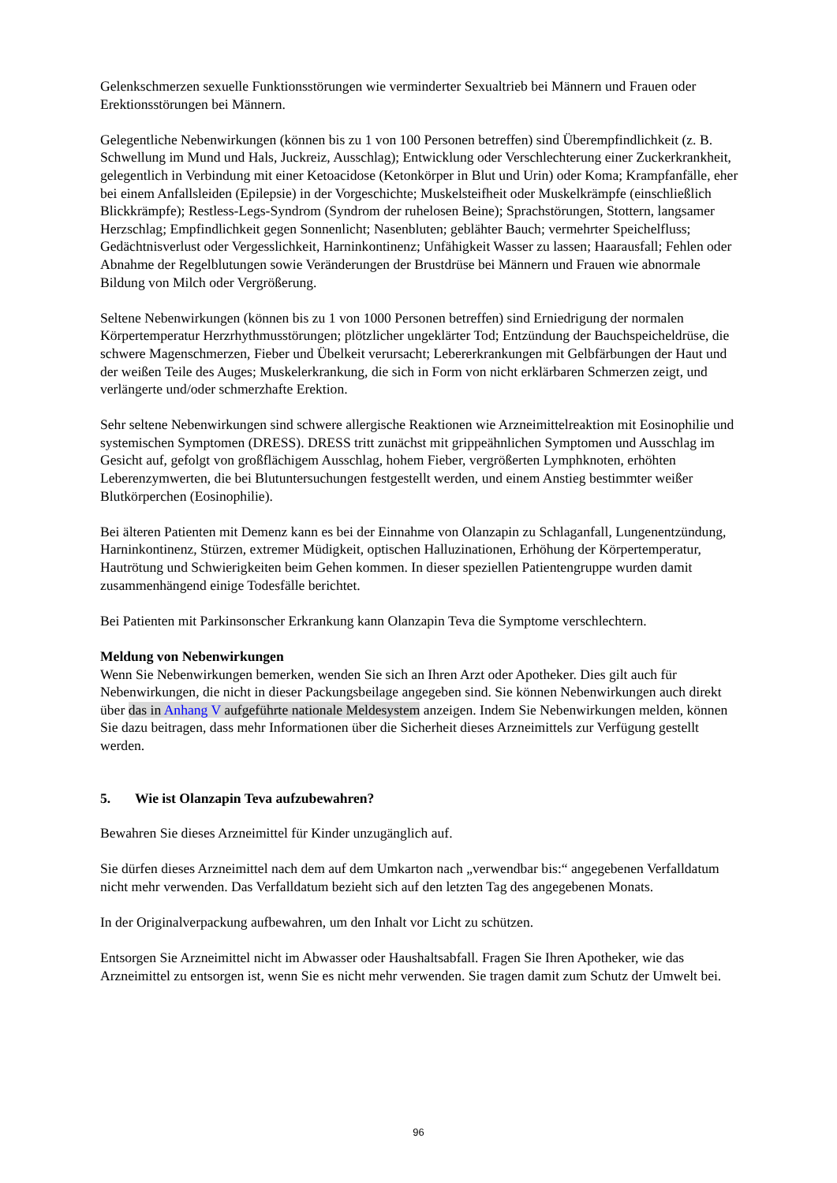Gelenkschmerzen sexuelle Funktionsstörungen wie verminderter Sexualtrieb bei Männern und Frauen oder Erektionsstörungen bei Männern.
Gelegentliche Nebenwirkungen (können bis zu 1 von 100 Personen betreffen) sind Überempfindlichkeit (z. B. Schwellung im Mund und Hals, Juckreiz, Ausschlag); Entwicklung oder Verschlechterung einer Zuckerkrankheit, gelegentlich in Verbindung mit einer Ketoacidose (Ketonkörper in Blut und Urin) oder Koma; Krampfanfälle, eher bei einem Anfallsleiden (Epilepsie) in der Vorgeschichte; Muskelsteifheit oder Muskelkrämpfe (einschließlich Blickkrämpfe); Restless-Legs-Syndrom (Syndrom der ruhelosen Beine); Sprachstörungen, Stottern, langsamer Herzschlag; Empfindlichkeit gegen Sonnenlicht; Nasenbluten; geblähter Bauch; vermehrter Speichelfluss; Gedächtnisverlust oder Vergesslichkeit, Harninkontinenz; Unfähigkeit Wasser zu lassen; Haarausfall; Fehlen oder Abnahme der Regelblutungen sowie Veränderungen der Brustdrüse bei Männern und Frauen wie abnormale Bildung von Milch oder Vergrößerung.
Seltene Nebenwirkungen (können bis zu 1 von 1000 Personen betreffen) sind Erniedrigung der normalen Körpertemperatur Herzrhythmusstörungen; plötzlicher ungeklärter Tod; Entzündung der Bauchspeicheldrüse, die schwere Magenschmerzen, Fieber und Übelkeit verursacht; Lebererkrankungen mit Gelbfärbungen der Haut und der weißen Teile des Auges; Muskelerkrankung, die sich in Form von nicht erklärbaren Schmerzen zeigt, und verlängerte und/oder schmerzhafte Erektion.
Sehr seltene Nebenwirkungen sind schwere allergische Reaktionen wie Arzneimittelreaktion mit Eosinophilie und systemischen Symptomen (DRESS). DRESS tritt zunächst mit grippeähnlichen Symptomen und Ausschlag im Gesicht auf, gefolgt von großflächigem Ausschlag, hohem Fieber, vergrößerten Lymphknoten, erhöhten Leberenzymwerten, die bei Blutuntersuchungen festgestellt werden, und einem Anstieg bestimmter weißer Blutkörperchen (Eosinophilie).
Bei älteren Patienten mit Demenz kann es bei der Einnahme von Olanzapin zu Schlaganfall, Lungenentzündung, Harninkontinenz, Stürzen, extremer Müdigkeit, optischen Halluzinationen, Erhöhung der Körpertemperatur, Hautrötung und Schwierigkeiten beim Gehen kommen. In dieser speziellen Patientengruppe wurden damit zusammenhängend einige Todesfälle berichtet.
Bei Patienten mit Parkinsonscher Erkrankung kann Olanzapin Teva die Symptome verschlechtern.
Meldung von Nebenwirkungen
Wenn Sie Nebenwirkungen bemerken, wenden Sie sich an Ihren Arzt oder Apotheker. Dies gilt auch für Nebenwirkungen, die nicht in dieser Packungsbeilage angegeben sind. Sie können Nebenwirkungen auch direkt über das in Anhang V aufgeführte nationale Meldesystem anzeigen. Indem Sie Nebenwirkungen melden, können Sie dazu beitragen, dass mehr Informationen über die Sicherheit dieses Arzneimittels zur Verfügung gestellt werden.
5. Wie ist Olanzapin Teva aufzubewahren?
Bewahren Sie dieses Arzneimittel für Kinder unzugänglich auf.
Sie dürfen dieses Arzneimittel nach dem auf dem Umkarton nach „verwendbar bis:“ angegebenen Verfalldatum nicht mehr verwenden. Das Verfalldatum bezieht sich auf den letzten Tag des angegebenen Monats.
In der Originalverpackung aufbewahren, um den Inhalt vor Licht zu schützen.
Entsorgen Sie Arzneimittel nicht im Abwasser oder Haushaltsabfall. Fragen Sie Ihren Apotheker, wie das Arzneimittel zu entsorgen ist, wenn Sie es nicht mehr verwenden. Sie tragen damit zum Schutz der Umwelt bei.
96